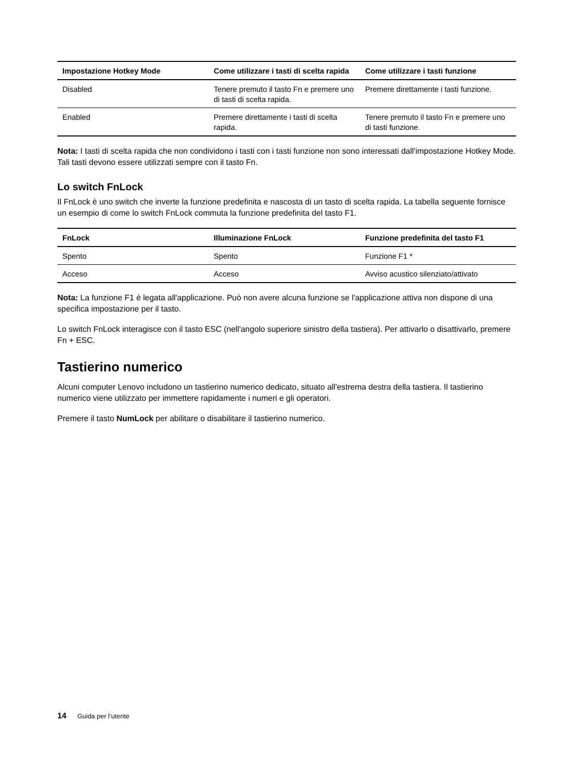| Impostazione Hotkey Mode | Come utilizzare i tasti di scelta rapida | Come utilizzare i tasti funzione |
| --- | --- | --- |
| Disabled | Tenere premuto il tasto Fn e premere uno di tasti di scelta rapida. | Premere direttamente i tasti funzione. |
| Enabled | Premere direttamente i tasti di scelta rapida. | Tenere premuto il tasto Fn e premere uno di tasti funzione. |
Nota: I tasti di scelta rapida che non condividono i tasti con i tasti funzione non sono interessati dall'impostazione Hotkey Mode. Tali tasti devono essere utilizzati sempre con il tasto Fn.
Lo switch FnLock
Il FnLock è uno switch che inverte la funzione predefinita e nascosta di un tasto di scelta rapida. La tabella seguente fornisce un esempio di come lo switch FnLock commuta la funzione predefinita del tasto F1.
| FnLock | Illuminazione FnLock | Funzione predefinita del tasto F1 |
| --- | --- | --- |
| Spento | Spento | Funzione F1 * |
| Acceso | Acceso | Avviso acustico silenziato/attivato |
Nota: La funzione F1 è legata all'applicazione. Può non avere alcuna funzione se l'applicazione attiva non dispone di una specifica impostazione per il tasto.
Lo switch FnLock interagisce con il tasto ESC (nell'angolo superiore sinistro della tastiera). Per attivarlo o disattivarlo, premere Fn + ESC.
Tastierino numerico
Alcuni computer Lenovo includono un tastierino numerico dedicato, situato all'estrema destra della tastiera. Il tastierino numerico viene utilizzato per immettere rapidamente i numeri e gli operatori.
Premere il tasto NumLock per abilitare o disabilitare il tastierino numerico.
14 Guida per l’utente